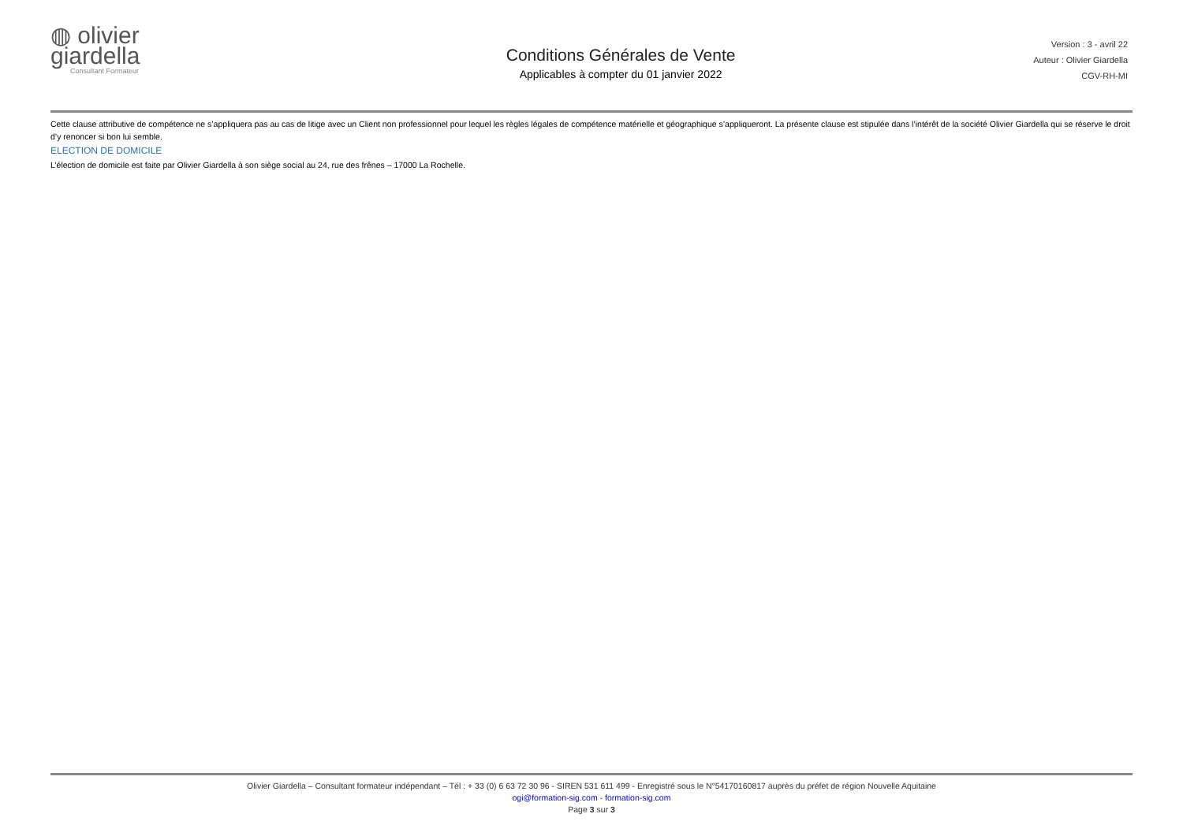◍ olivier
giardella
Consultant Formateur
Conditions Générales de Vente
Applicables à compter du 01 janvier 2022
Version : 3 - avril 22
Auteur : Olivier Giardella
CGV-RH-MI
Cette clause attributive de compétence ne s’appliquera pas au cas de litige avec un Client non professionnel pour lequel les règles légales de compétence matérielle et géographique s’appliqueront. La présente clause est stipulée dans l’intérêt de la société Olivier Giardella qui se réserve le droit d’y renoncer si bon lui semble.
ELECTION DE DOMICILE
L’élection de domicile est faite par Olivier Giardella à son siège social au 24, rue des frênes – 17000 La Rochelle.
Olivier Giardella – Consultant formateur indépendant – Tél : + 33 (0) 6 63 72 30 96 - SIREN 531 611 499 - Enregistré sous le N°54170160817 auprès du préfet de région Nouvelle Aquitaine
ogi@formation-sig.com - formation-sig.com
Page 3 sur 3